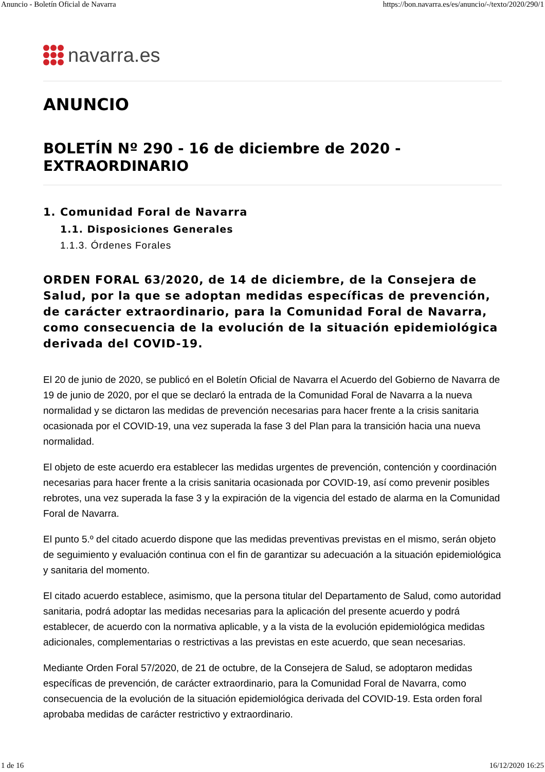Anuncio - Boletín Oficial de Navarra https://bon.navarra.es/es/anuncio/-/texto/2020/290/1
navarra.es
ANUNCIO
BOLETÍN Nº 290 - 16 de diciembre de 2020 - EXTRAORDINARIO
1. Comunidad Foral de Navarra
1.1. Disposiciones Generales
1.1.3. Órdenes Forales
ORDEN FORAL 63/2020, de 14 de diciembre, de la Consejera de Salud, por la que se adoptan medidas específicas de prevención, de carácter extraordinario, para la Comunidad Foral de Navarra, como consecuencia de la evolución de la situación epidemiológica derivada del COVID-19.
El 20 de junio de 2020, se publicó en el Boletín Oficial de Navarra el Acuerdo del Gobierno de Navarra de 19 de junio de 2020, por el que se declaró la entrada de la Comunidad Foral de Navarra a la nueva normalidad y se dictaron las medidas de prevención necesarias para hacer frente a la crisis sanitaria ocasionada por el COVID-19, una vez superada la fase 3 del Plan para la transición hacia una nueva normalidad.
El objeto de este acuerdo era establecer las medidas urgentes de prevención, contención y coordinación necesarias para hacer frente a la crisis sanitaria ocasionada por COVID-19, así como prevenir posibles rebrotes, una vez superada la fase 3 y la expiración de la vigencia del estado de alarma en la Comunidad Foral de Navarra.
El punto 5.º del citado acuerdo dispone que las medidas preventivas previstas en el mismo, serán objeto de seguimiento y evaluación continua con el fin de garantizar su adecuación a la situación epidemiológica y sanitaria del momento.
El citado acuerdo establece, asimismo, que la persona titular del Departamento de Salud, como autoridad sanitaria, podrá adoptar las medidas necesarias para la aplicación del presente acuerdo y podrá establecer, de acuerdo con la normativa aplicable, y a la vista de la evolución epidemiológica medidas adicionales, complementarias o restrictivas a las previstas en este acuerdo, que sean necesarias.
Mediante Orden Foral 57/2020, de 21 de octubre, de la Consejera de Salud, se adoptaron medidas específicas de prevención, de carácter extraordinario, para la Comunidad Foral de Navarra, como consecuencia de la evolución de la situación epidemiológica derivada del COVID-19. Esta orden foral aprobaba medidas de carácter restrictivo y extraordinario.
1 de 16 16/12/2020 16:25